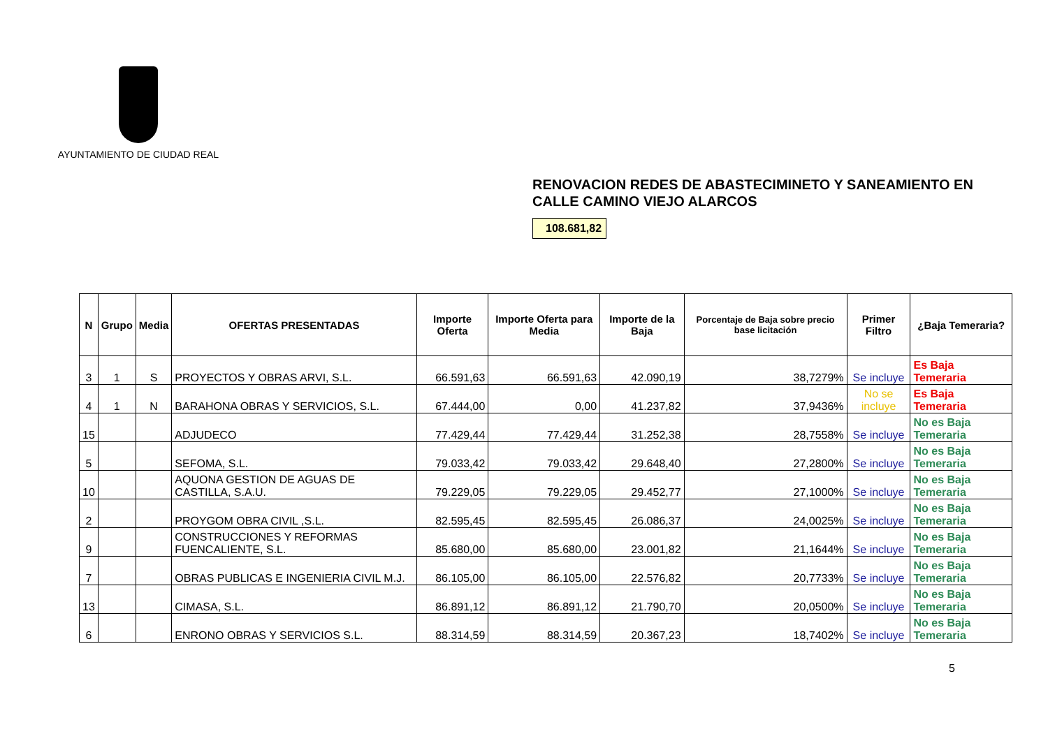AYUNTAMIENTO DE CIUDAD REAL
RENOVACION REDES DE ABASTECIMINETO Y SANEAMIENTO EN CALLE CAMINO VIEJO ALARCOS
108.681,82
| N | Grupo | Media | OFERTAS PRESENTADAS | Importe Oferta | Importe Oferta para Media | Importe de la Baja | Porcentaje de Baja sobre precio base licitación | Primer Filtro | ¿Baja Temeraria? |
| --- | --- | --- | --- | --- | --- | --- | --- | --- | --- |
| 3 | 1 | S | PROYECTOS Y OBRAS ARVI, S.L. | 66.591,63 | 66.591,63 | 42.090,19 | 38,7279% | Se incluye | Es Baja Temeraria |
| 4 | 1 | N | BARAHONA OBRAS Y SERVICIOS, S.L. | 67.444,00 | 0,00 | 41.237,82 | 37,9436% | No se incluye | Es Baja Temeraria |
| 15 | | | ADJUDECO | 77.429,44 | 77.429,44 | 31.252,38 | 28,7558% | Se incluye | No es Baja Temeraria |
| 5 | | | SEFOMA, S.L. | 79.033,42 | 79.033,42 | 29.648,40 | 27,2800% | Se incluye | No es Baja Temeraria |
| 10 | | | AQUONA GESTION DE AGUAS DE CASTILLA, S.A.U. | 79.229,05 | 79.229,05 | 29.452,77 | 27,1000% | Se incluye | No es Baja Temeraria |
| 2 | | | PROYGOM OBRA CIVIL ,S.L. | 82.595,45 | 82.595,45 | 26.086,37 | 24,0025% | Se incluye | No es Baja Temeraria |
| 9 | | | CONSTRUCCIONES Y REFORMAS FUENCALIENTE, S.L. | 85.680,00 | 85.680,00 | 23.001,82 | 21,1644% | Se incluye | No es Baja Temeraria |
| 7 | | | OBRAS PUBLICAS E INGENIERIA CIVIL M.J. | 86.105,00 | 86.105,00 | 22.576,82 | 20,7733% | Se incluye | No es Baja Temeraria |
| 13 | | | CIMASA, S.L. | 86.891,12 | 86.891,12 | 21.790,70 | 20,0500% | Se incluye | No es Baja Temeraria |
| 6 | | | ENRONO OBRAS Y SERVICIOS S.L. | 88.314,59 | 88.314,59 | 20.367,23 | 18,7402% | Se incluye | No es Baja Temeraria |
5